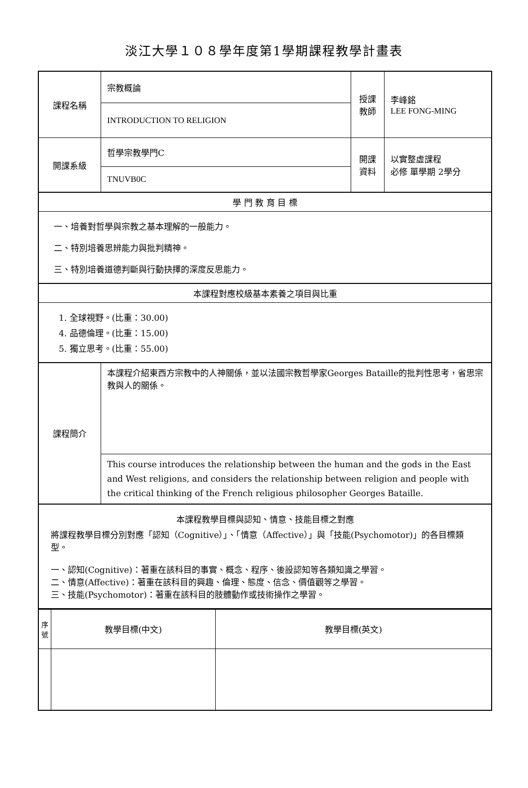淡江大學１０８學年度第1學期課程教學計畫表
| 課程名稱 | 宗教概論 | 授課 教師 | 李峰銘 LEE FONG-MING |
| | INTRODUCTION TO RELIGION | | |
| 開課系級 | 哲學宗教學門C | 開課 資料 | 以實整虛課程 必修 單學期 2學分 |
| | TNUVB0C | | |
| 學 門 教 育 目 標 | | | |
| 一、培養對哲學與宗教之基本理解的一般能力。 二、特別培養思辨能力與批判精神。 三、特別培養道德判斷與行動抉擇的深度反思能力。 | | | |
| 本課程對應校級基本素養之項目與比重 | | | |
| 1. 全球視野。(比重：30.00) 4. 品德倫理。(比重：15.00) 5. 獨立思考。(比重：55.00) | | | |
| 課程簡介 | 本課程介紹東西方宗教中的人神關係，並以法國宗教哲學家Georges Bataille的批判性思考，省思宗教與人的關係。 | | |
| | This course introduces the relationship between the human and the gods in the East and West religions, and considers the relationship between religion and people with the critical thinking of the French religious philosopher Georges Bataille. | | |
| 本課程教學目標與認知、情意、技能目標之對應 將課程教學目標分別對應「認知（Cognitive）」、「情意（Affective）」與「技能(Psychomotor)」的各目標類型。 一、認知(Cognitive)：著重在該科目的事實、概念、程序、後設認知等各類知識之學習。 二、情意(Affective)：著重在該科目的興趣、倫理、態度、信念、價值觀等之學習。 三、技能(Psychomotor)：著重在該科目的肢體動作或技術操作之學習。 | | | |
| 序 號 | 教學目標(中文) | 教學目標(英文) |
| --- | --- | --- |